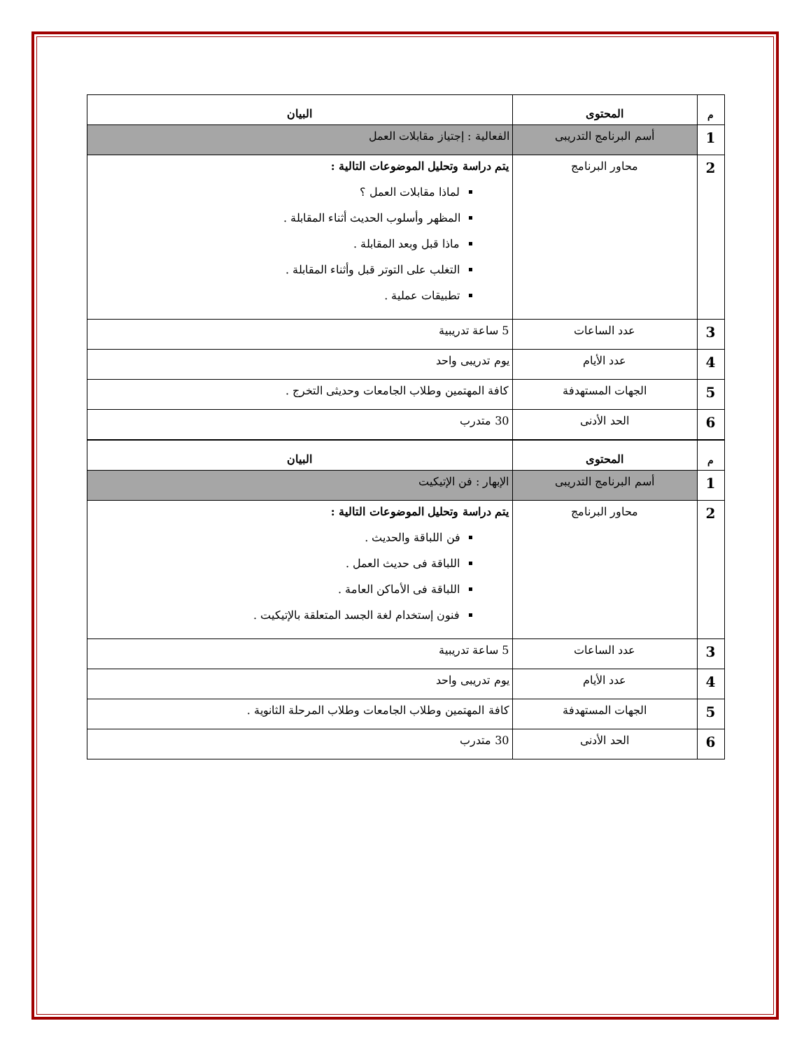| م | المحتوى | البيان |
| --- | --- | --- |
| 1 | أسم البرنامج التدريبى | الفعالية : إجتياز مقابلات العمل |
| 2 | محاور البرنامج | يتم دراسة وتحليل الموضوعات التالية : لماذا مقابلات العمل ؟ المظهر وأسلوب الحديث أثناء المقابلة . ماذا قبل وبعد المقابلة . التغلب على التوتر قبل وأثناء المقابلة . تطبيقات عملية . |
| 3 | عدد الساعات | 5 ساعة تدريبية |
| 4 | عدد الأيام | يوم تدريبى واحد |
| 5 | الجهات المستهدفة | كافة المهتمين وطلاب الجامعات وحديثى التخرج . |
| 6 | الحد الأدنى | 30 متدرب |
| م | المحتوى | البيان |
| --- | --- | --- |
| 1 | أسم البرنامج التدريبى | الإبهار : فن الإتيكيت |
| 2 | محاور البرنامج | يتم دراسة وتحليل الموضوعات التالية : فن اللباقة والحديث . اللباقة فى حديث العمل . اللباقة فى الأماكن العامة . فنون إستخدام لغة الجسد المتعلقة بالإتيكيت . |
| 3 | عدد الساعات | 5 ساعة تدريبية |
| 4 | عدد الأيام | يوم تدريبى واحد |
| 5 | الجهات المستهدفة | كافة المهتمين وطلاب الجامعات وطلاب المرحلة الثانوية . |
| 6 | الحد الأدنى | 30 متدرب |